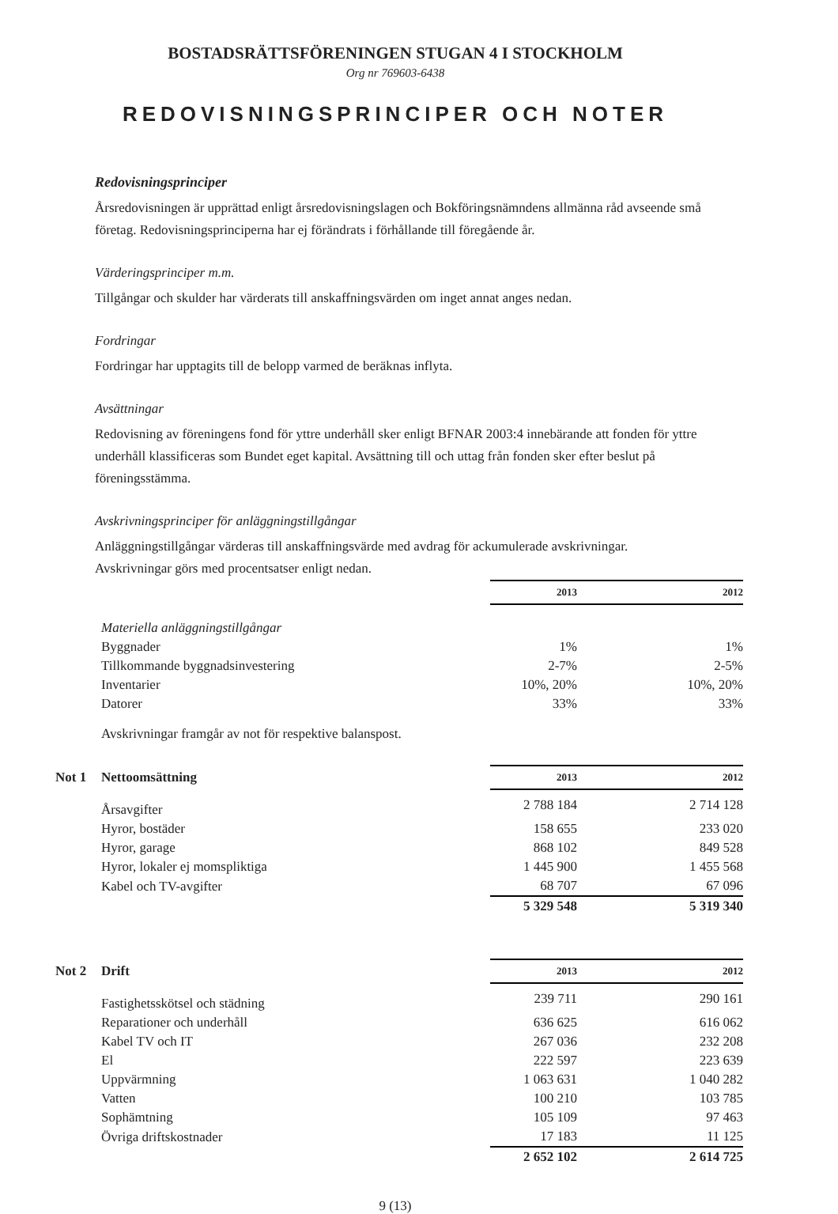BOSTADSRÄTTSFÖRENINGEN STUGAN 4 I STOCKHOLM
Org nr 769603-6438
REDOVISNINGSPRINCIPER OCH NOTER
Redovisningsprinciper
Årsredovisningen är upprättad enligt årsredovisningslagen och Bokföringsnämndens allmänna råd avseende små företag. Redovisningsprinciperna har ej förändrats i förhållande till föregående år.
Värderingsprinciper m.m.
Tillgångar och skulder har värderats till anskaffningsvärden om inget annat anges nedan.
Fordringar
Fordringar har upptagits till de belopp varmed de beräknas inflyta.
Avsättningar
Redovisning av föreningens fond för yttre underhåll sker enligt BFNAR 2003:4 innebärande att fonden för yttre underhåll klassificeras som Bundet eget kapital. Avsättning till och uttag från fonden sker efter beslut på föreningsstämma.
Avskrivningsprinciper för anläggningstillgångar
Anläggningstillgångar värderas till anskaffningsvärde med avdrag för ackumulerade avskrivningar.
Avskrivningar görs med procentsatser enligt nedan.
| | | 2013 | | 2012 |
| | Materiella anläggningstillgångar | | | |
| | Byggnader | 1% | | 1% |
| | Tillkommande byggnadsinvestering | 2-7% | | 2-5% |
| | Inventarier | 10%, 20% | | 10%, 20% |
| | Datorer | 33% | | 33% |
| | Avskrivningar framgår av not för respektive balanspost. | | | |
| Not 1 | Nettoomsättning | 2013 | | 2012 |
| | Årsavgifter | 2 788 184 | | 2 714 128 |
| | Hyror, bostäder | 158 655 | | 233 020 |
| | Hyror, garage | 868 102 | | 849 528 |
| | Hyror, lokaler ej momspliktiga | 1 445 900 | | 1 455 568 |
| | Kabel och TV-avgifter | 68 707 | | 67 096 |
| | | 5 329 548 | | 5 319 340 |
| Not 2 | Drift | 2013 | | 2012 |
| | Fastighetsskötsel och städning | 239 711 | | 290 161 |
| | Reparationer och underhåll | 636 625 | | 616 062 |
| | Kabel TV och IT | 267 036 | | 232 208 |
| | El | 222 597 | | 223 639 |
| | Uppvärmning | 1 063 631 | | 1 040 282 |
| | Vatten | 100 210 | | 103 785 |
| | Sophämtning | 105 109 | | 97 463 |
| | Övriga driftskostnader | 17 183 | | 11 125 |
| | | 2 652 102 | | 2 614 725 |
9 (13)